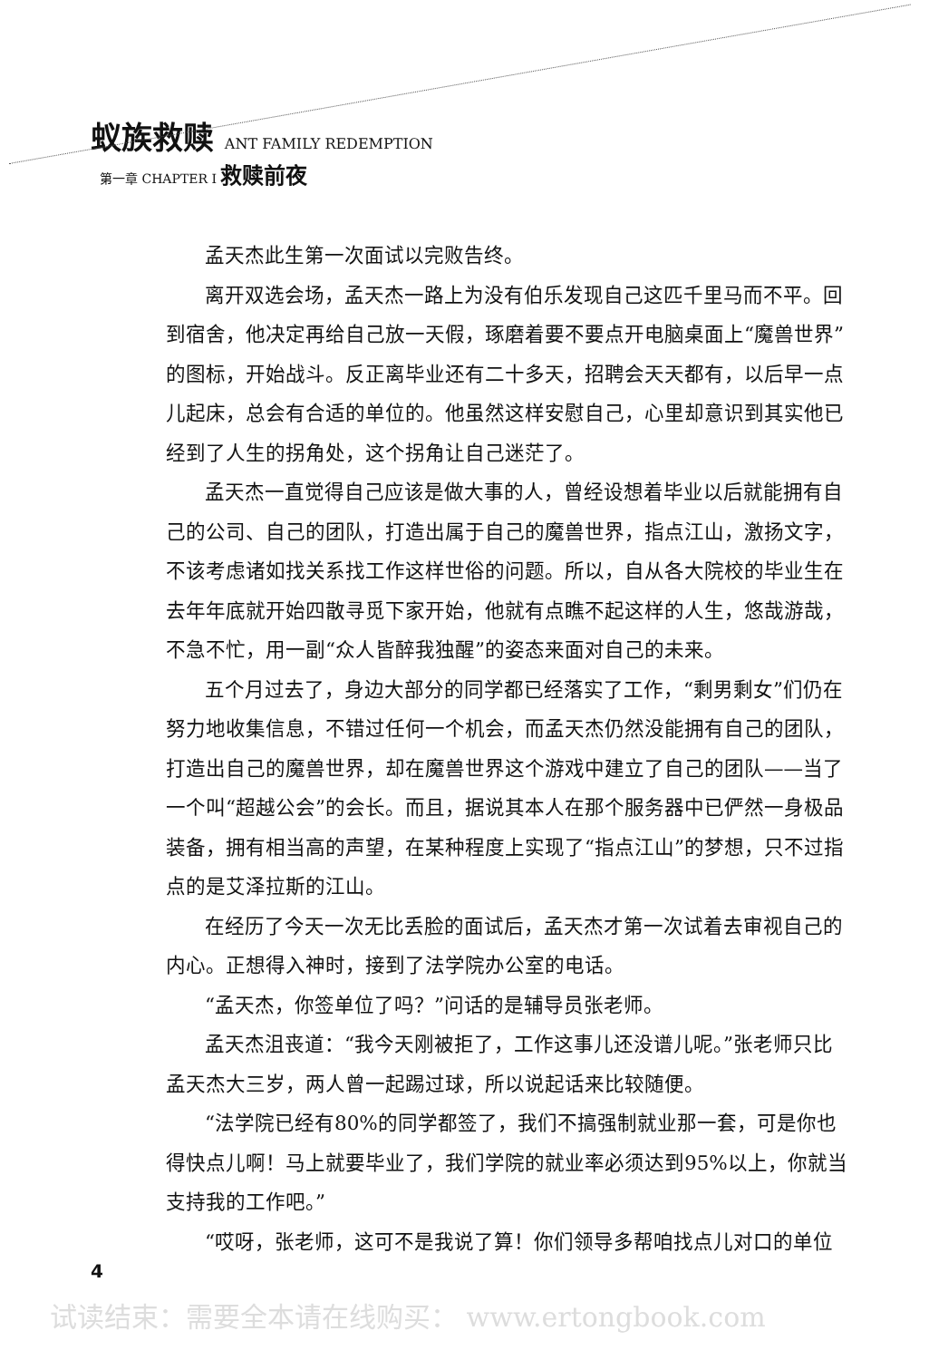蚁族救赎 ANT FAMILY REDEMPTION
第一章 CHAPTER I 救赎前夜
孟天杰此生第一次面试以完败告终。
离开双选会场，孟天杰一路上为没有伯乐发现自己这匹千里马而不平。回到宿舍，他决定再给自己放一天假，琢磨着要不要点开电脑桌面上“魔兽世界”的图标，开始战斗。反正离毕业还有二十多天，招聘会天天都有，以后早一点儿起床，总会有合适的单位的。他虽然这样安慰自己，心里却意识到其实他已经到了人生的拐角处，这个拐角让自己迷茫了。
孟天杰一直觉得自己应该是做大事的人，曾经设想着毕业以后就能拥有自己的公司、自己的团队，打造出属于自己的魔兽世界，指点江山，激扬文字，不该考虑诸如找关系找工作这样世俗的问题。所以，自从各大院校的毕业生在去年年底就开始四散寻觅下家开始，他就有点瞧不起这样的人生，悠哉游哉，不急不忙，用一副“众人皆醉我独醒”的姿态来面对自己的未来。
五个月过去了，身边大部分的同学都已经落实了工作，“剩男剩女”们仍在努力地收集信息，不错过任何一个机会，而孟天杰仍然没能拥有自己的团队，打造出自己的魔兽世界，却在魔兽世界这个游戏中建立了自己的团队——当了一个叫“超越公会”的会长。而且，据说其本人在那个服务器中已俨然一身极品装备，拥有相当高的声望，在某种程度上实现了“指点江山”的梦想，只不过指点的是艾泽拉斯的江山。
在经历了今天一次无比丢脸的面试后，孟天杰才第一次试着去审视自己的内心。正想得入神时，接到了法学院办公室的电话。
“孟天杰，你签单位了吗？”问话的是辅导员张老师。
孟天杰沮丧道：“我今天刚被拒了，工作这事儿还没谱儿呢。”张老师只比孟天杰大三岁，两人曾一起踢过球，所以说起话来比较随便。
“法学院已经有80%的同学都签了，我们不搞强制就业那一套，可是你也得快点儿啊！马上就要毕业了，我们学院的就业率必须达到95%以上，你就当支持我的工作吧。”
“哎呀，张老师，这可不是我说了算！你们领导多帮咱找点儿对口的单位
4
试读结束：需要全本请在线购买： www.ertongbook.com